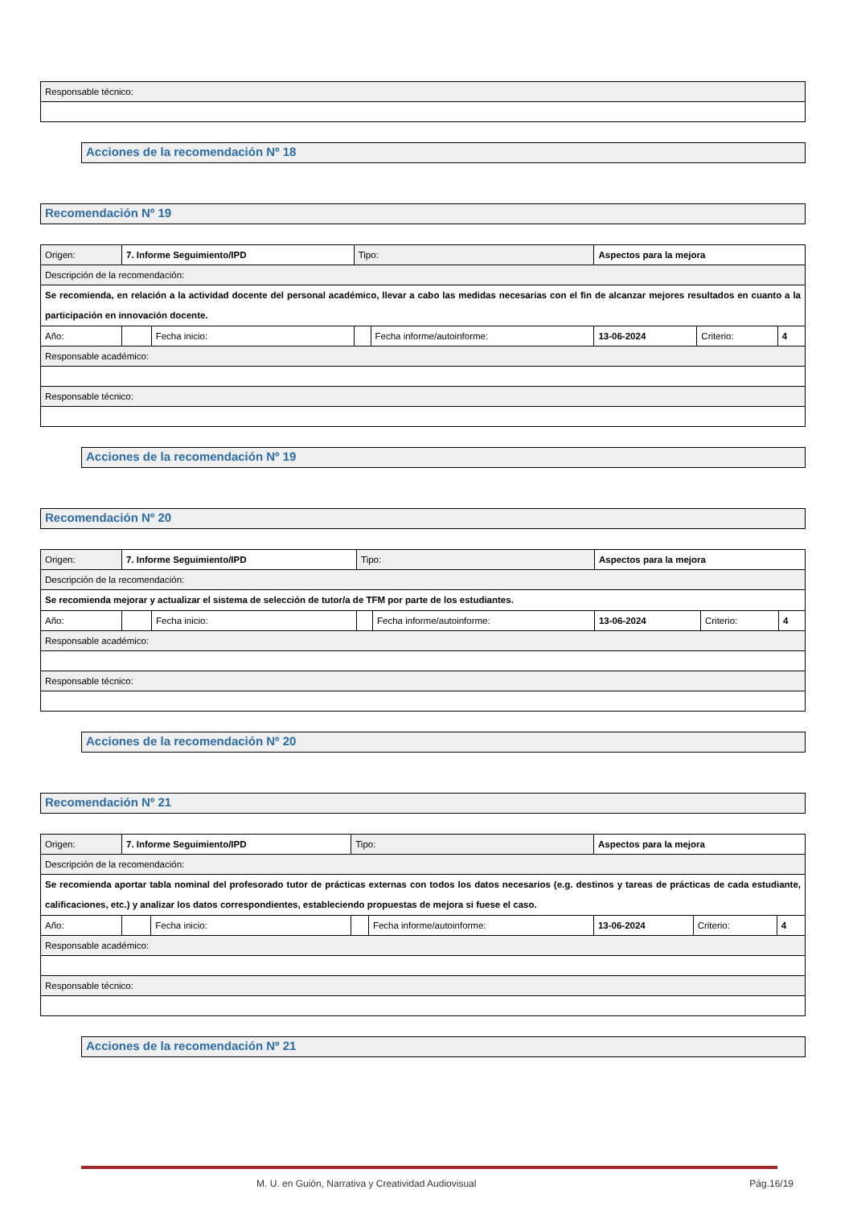| Responsable técnico: |
Acciones de la recomendación Nº 18
Recomendación Nº 19
| Origen: | 7. Informe Seguimiento/IPD | | | Tipo: | | Aspectos para la mejora | | |
| Descripción de la recomendación: | | | | | | | | |
| Se recomienda, en relación a la actividad docente del personal académico, llevar a cabo las medidas necesarias con el fin de alcanzar mejores resultados en cuanto a la participación en innovación docente. | | | | | | | | |
| Año: | | | Fecha inicio: | | Fecha informe/autoinforme: | 13-06-2024 | Criterio: | 4 |
| Responsable académico: | | | | | | | | |
| Responsable técnico: | | | | | | | | |
Acciones de la recomendación Nº 19
Recomendación Nº 20
| Origen: | 7. Informe Seguimiento/IPD | | | Tipo: | | Aspectos para la mejora | | |
| Descripción de la recomendación: | | | | | | | | |
| Se recomienda mejorar y actualizar el sistema de selección de tutor/a de TFM por parte de los estudiantes. | | | | | | | | |
| Año: | | | Fecha inicio: | | Fecha informe/autoinforme: | 13-06-2024 | Criterio: | 4 |
| Responsable académico: | | | | | | | | |
| Responsable técnico: | | | | | | | | |
Acciones de la recomendación Nº 20
Recomendación Nº 21
| Origen: | 7. Informe Seguimiento/IPD | | | Tipo: | | Aspectos para la mejora | | |
| Descripción de la recomendación: | | | | | | | | |
| Se recomienda aportar tabla nominal del profesorado tutor de prácticas externas con todos los datos necesarios (e.g. destinos y tareas de prácticas de cada estudiante, calificaciones, etc.) y analizar los datos correspondientes, estableciendo propuestas de mejora si fuese el caso. | | | | | | | | |
| Año: | | | Fecha inicio: | | Fecha informe/autoinforme: | 13-06-2024 | Criterio: | 4 |
| Responsable académico: | | | | | | | | |
| Responsable técnico: | | | | | | | | |
Acciones de la recomendación Nº 21
M. U. en Guión, Narrativa y Creatividad Audiovisual Pág.16/19